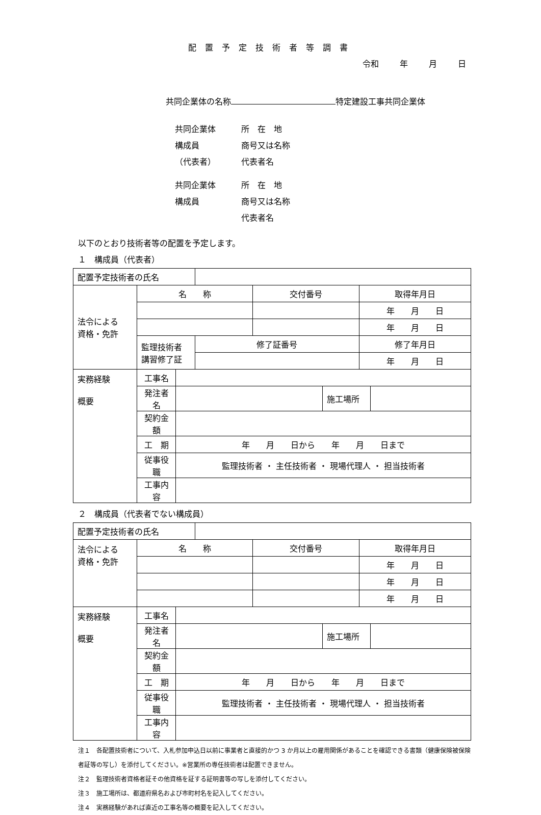配置予定技術者等調書
令和　 年　 月　 日
共同企業体の名称 特定建設工事共同企業体
共同企業体 所　在　地
構成員 商号又は名称
（代表者） 代表者名
共同企業体 所　在　地
構成員 商号又は名称
代表者名
以下のとおり技術者等の配置を予定します。
１　構成員（代表者）
| 配置予定技術者の氏名 | | | | | | | |
| 法令による 資格・免許 | 名 称 | | | 交付番号 | | 取得年月日 | |
| | | | | | | 年 月 日 | |
| | | | | | | 年 月 日 | |
| | 監理技術者 講習修了証 | | 修了証番号 | | | 修了年月日 | |
| | | | | | | 年 月 日 | |
| 実務経験 概要 | 工事名 | | | | | | |
| | 発注者名 | | | | 施工場所 | | |
| | 契約金額 | | | | | | |
| | 工 期 | 年 月 日から 年 月 日まで | | | | | |
| | 従事役職 | 監理技術者 ・ 主任技術者 ・ 現場代理人 ・ 担当技術者 | | | | | |
| | 工事内容 | | | | | | |
２　構成員（代表者でない構成員）
| 配置予定技術者の氏名 | | | | | | | |
| 法令による 資格・免許 | 名 称 | | | 交付番号 | | 取得年月日 | |
| | | | | | | 年 月 日 | |
| | | | | | | 年 月 日 | |
| | | | | | | 年 月 日 | |
| 実務経験 概要 | 工事名 | | | | | | |
| | 発注者名 | | | | 施工場所 | | |
| | 契約金額 | | | | | | |
| | 工 期 | 年 月 日から 年 月 日まで | | | | | |
| | 従事役職 | 監理技術者 ・ 主任技術者 ・ 現場代理人 ・ 担当技術者 | | | | | |
| | 工事内容 | | | | | | |
注１　各配置技術者について、入札参加申込日以前に事業者と直接的かつ 3 か月以上の雇用関係があることを確認できる書類（健康保険被保険者証等の写し）を添付してください。※営業所の専任技術者は配置できません。
注２　監理技術者資格者証その他資格を証する証明書等の写しを添付してください。
注３　施工場所は、都道府県名および市町村名を記入してください。
注４　実務経験があれば直近の工事名等の概要を記入してください。